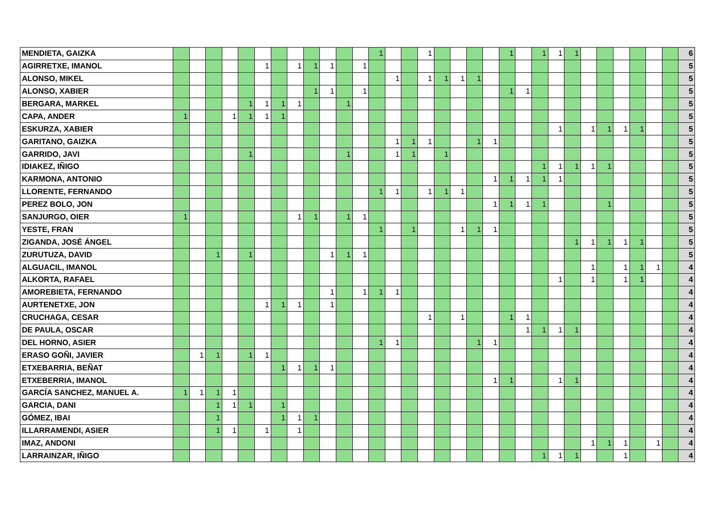| MENDIETA, GAIZKA | | | | | | | | | | | | | 1 | | | 1 | | | | | 1 | | 1 | 1 | 1 | | | | | | | 6 |
| AGIRRETXE, IMANOL | | | | | | 1 | | 1 | 1 | 1 | | 1 | | | | | | | | | | | | | | | | | | | | 5 |
| ALONSO, MIKEL | | | | | | | | | | | | | | 1 | | 1 | 1 | 1 | 1 | | | | | | | | | | | | | 5 |
| ALONSO, XABIER | | | | | | | | | 1 | 1 | | 1 | | | | | | | | | 1 | 1 | | | | | | | | | | 5 |
| BERGARA, MARKEL | | | | | 1 | 1 | 1 | 1 | | | 1 | | | | | | | | | | | | | | | | | | | | | 5 |
| CAPA, ANDER | 1 | | | 1 | 1 | 1 | 1 | | | | | | | | | | | | | | | | | | | | | | | | | 5 |
| ESKURZA, XABIER | | | | | | | | | | | | | | | | | | | | | | | | 1 | | 1 | 1 | 1 | 1 | | | 5 |
| GARITANO, GAIZKA | | | | | | | | | | | | | | 1 | 1 | 1 | | | 1 | 1 | | | | | | | | | | | | 5 |
| GARRIDO, JAVI | | | | | 1 | | | | | | 1 | | | 1 | 1 | | 1 | | | | | | | | | | | | | | | 5 |
| IDIAKEZ, IÑIGO | | | | | | | | | | | | | | | | | | | | | | | 1 | 1 | 1 | 1 | 1 | | | | | 5 |
| KARMONA, ANTONIO | | | | | | | | | | | | | | | | | | | | 1 | 1 | 1 | 1 | 1 | | | | | | | | 5 |
| LLORENTE, FERNANDO | | | | | | | | | | | | | 1 | 1 | | 1 | 1 | 1 | | | | | | | | | | | | | | 5 |
| PEREZ BOLO, JON | | | | | | | | | | | | | | | | | | | | 1 | 1 | 1 | 1 | | | | 1 | | | | | 5 |
| SANJURGO, OIER | 1 | | | | | | | 1 | 1 | | 1 | 1 | | | | | | | | | | | | | | | | | | | | 5 |
| YESTE, FRAN | | | | | | | | | | | | | 1 | | 1 | | | 1 | 1 | 1 | | | | | | | | | | | | 5 |
| ZIGANDA, JOSÉ ÁNGEL | | | | | | | | | | | | | | | | | | | | | | | | | 1 | 1 | 1 | 1 | 1 | | | 5 |
| ZURUTUZA, DAVID | | | 1 | | 1 | | | | | 1 | 1 | 1 | | | | | | | | | | | | | | | | | | | | 5 |
| ALGUACIL, IMANOL | | | | | | | | | | | | | | | | | | | | | | | | | | 1 | | 1 | 1 | 1 | | 4 |
| ALKORTA, RAFAEL | | | | | | | | | | | | | | | | | | | | | | | | 1 | | 1 | | 1 | 1 | | | 4 |
| AMOREBIETA, FERNANDO | | | | | | | | | | 1 | | 1 | 1 | 1 | | | | | | | | | | | | | | | | | | 4 |
| AURTENETXE, JON | | | | | | 1 | 1 | 1 | | 1 | | | | | | | | | | | | | | | | | | | | | | 4 |
| CRUCHAGA, CESAR | | | | | | | | | | | | | | | | 1 | | 1 | | | 1 | 1 | | | | | | | | | | 4 |
| DE PAULA, OSCAR | | | | | | | | | | | | | | | | | | | | | | 1 | 1 | 1 | 1 | | | | | | | 4 |
| DEL HORNO, ASIER | | | | | | | | | | | | | 1 | 1 | | | | | 1 | 1 | | | | | | | | | | | | 4 |
| ERASO GOÑI, JAVIER | | 1 | 1 | | 1 | 1 | | | | | | | | | | | | | | | | | | | | | | | | | | 4 |
| ETXEBARRIA, BEÑAT | | | | | | | 1 | 1 | 1 | 1 | | | | | | | | | | | | | | | | | | | | | | 4 |
| ETXEBERRIA, IMANOL | | | | | | | | | | | | | | | | | | | | 1 | 1 | | | 1 | 1 | | | | | | | 4 |
| GARCÍA SANCHEZ, MANUEL A. | 1 | 1 | 1 | 1 | | | | | | | | | | | | | | | | | | | | | | | | | | | | 4 |
| GARCIA, DANI | | | 1 | 1 | 1 | | 1 | | | | | | | | | | | | | | | | | | | | | | | | | 4 |
| GÓMEZ, IBAI | | | 1 | | | | 1 | 1 | 1 | | | | | | | | | | | | | | | | | | | | | | | 4 |
| ILLARRAMENDI, ASIER | | | 1 | 1 | | 1 | | 1 | | | | | | | | | | | | | | | | | | | | | | | | 4 |
| IMAZ, ANDONI | | | | | | | | | | | | | | | | | | | | | | | | | | 1 | 1 | 1 | | 1 | | 4 |
| LARRAINZAR, IÑIGO | | | | | | | | | | | | | | | | | | | | | | | 1 | 1 | 1 | | | 1 | | | | 4 |